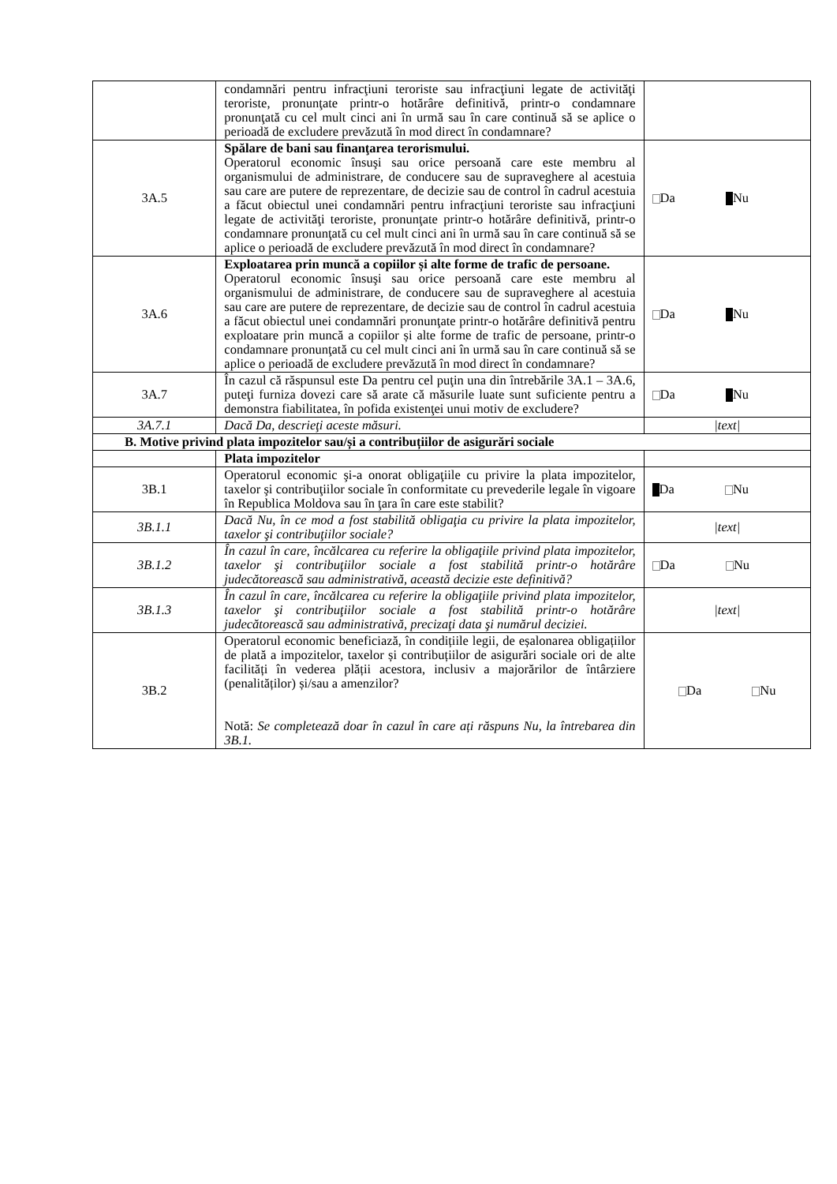| | condamnări pentru infracţiuni teroriste sau infracţiuni legate de activităţi teroriste, pronunţate printr-o hotărâre definitivă, printr-o condamnare pronunţată cu cel mult cinci ani în urmă sau în care continuă să se aplice o perioadă de excludere prevăzută în mod direct în condamnare? | |
| 3A.5 | Spălare de bani sau finanţarea terorismului. Operatorul economic însuşi sau orice persoană care este membru al organismului de administrare, de conducere sau de supraveghere al acestuia sau care are putere de reprezentare, de decizie sau de control în cadrul acestuia a făcut obiectul unei condamnări pentru infracţiuni teroriste sau infracţiuni legate de activităţi teroriste, pronunţate printr-o hotărâre definitivă, printr-o condamnare pronunţată cu cel mult cinci ani în urmă sau în care continuă să se aplice o perioadă de excludere prevăzută în mod direct în condamnare? | Da Nu |
| 3A.6 | Exploatarea prin muncă a copiilor și alte forme de trafic de persoane. Operatorul economic însuşi sau orice persoană care este membru al organismului de administrare, de conducere sau de supraveghere al acestuia sau care are putere de reprezentare, de decizie sau de control în cadrul acestuia a făcut obiectul unei condamnări pronunţate printr-o hotărâre definitivă pentru exploatare prin muncă a copiilor și alte forme de trafic de persoane, printr-o condamnare pronunţată cu cel mult cinci ani în urmă sau în care continuă să se aplice o perioadă de excludere prevăzută în mod direct în condamnare? | Da Nu |
| 3A.7 | În cazul că răspunsul este Da pentru cel puţin una din întrebările 3A.1 – 3A.6, puteţi furniza dovezi care să arate că măsurile luate sunt suficiente pentru a demonstra fiabilitatea, în pofida existenţei unui motiv de excludere? | Da Nu |
| 3A.7.1 | Dacă Da, descrieţi aceste măsuri. | /text/ |
| B. Motive privind plata impozitelor sau/și a contribuțiilor de asigurări sociale | | |
| | Plata impozitelor | |
| 3B.1 | Operatorul economic şi-a onorat obligaţiile cu privire la plata impozitelor, taxelor şi contribuţiilor sociale în conformitate cu prevederile legale în vigoare în Republica Moldova sau în ţara în care este stabilit? | Da Nu |
| 3B.1.1 | Dacă Nu, în ce mod a fost stabilită obligaţia cu privire la plata impozitelor, taxelor şi contribuţiilor sociale? | /text/ |
| 3B.1.2 | În cazul în care, încălcarea cu referire la obligaţiile privind plata impozitelor, taxelor şi contribuţiilor sociale a fost stabilită printr-o hotărâre judecătorească sau administrativă, această decizie este definitivă? | Da Nu |
| 3B.1.3 | În cazul în care, încălcarea cu referire la obligaţiile privind plata impozitelor, taxelor şi contribuţiilor sociale a fost stabilită printr-o hotărâre judecătorească sau administrativă, precizaţi data şi numărul deciziei. | /text/ |
| 3B.2 | Operatorul economic beneficiază, în condițiile legii, de eșalonarea obligațiilor de plată a impozitelor, taxelor și contribuțiilor de asigurări sociale ori de alte facilități în vederea plății acestora, inclusiv a majorărilor de întârziere (penalităților) și/sau a amenzilor? Notă: Se completează doar în cazul în care ați răspuns Nu, la întrebarea din 3B.1. | Da Nu |